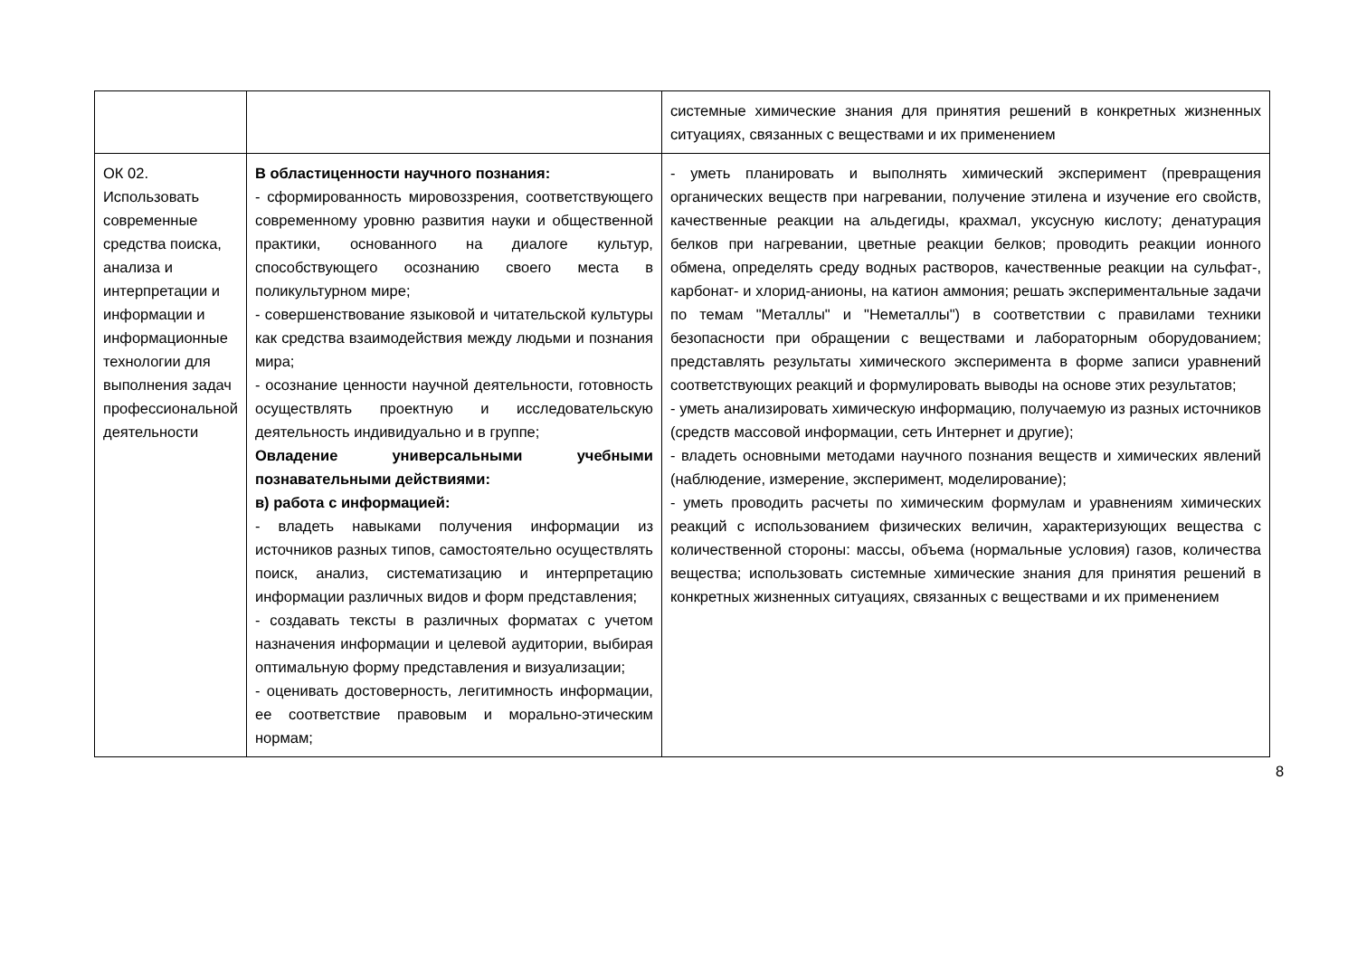| | | системные химические знания для принятия решений в конкретных жизненных ситуациях, связанных с веществами и их применением |
| ОК 02. Использовать современные средства поиска, анализа и интерпретации и информации и информационные технологии для выполнения задач профессиональной деятельности | В областиценности научного познания: - сформированность мировоззрения, соответствующего современному уровню развития науки и общественной практики, основанного на диалоге культур, способствующего осознанию своего места в поликультурном мире; - совершенствование языковой и читательской культуры как средства взаимодействия между людьми и познания мира; - осознание ценности научной деятельности, готовность осуществлять проектную и исследовательскую деятельность индивидуально и в группе; Овладение универсальными учебными познавательными действиями: в) работа с информацией: - владеть навыками получения информации из источников разных типов, самостоятельно осуществлять поиск, анализ, систематизацию и интерпретацию информации различных видов и форм представления; - создавать тексты в различных форматах с учетом назначения информации и целевой аудитории, выбирая оптимальную форму представления и визуализации; - оценивать достоверность, легитимность информации, ее соответствие правовым и морально-этическим нормам; | - уметь планировать и выполнять химический эксперимент (превращения органических веществ при нагревании, получение этилена и изучение его свойств, качественные реакции на альдегиды, крахмал, уксусную кислоту; денатурация белков при нагревании, цветные реакции белков; проводить реакции ионного обмена, определять среду водных растворов, качественные реакции на сульфат-, карбонат- и хлорид-анионы, на катион аммония; решать экспериментальные задачи по темам "Металлы" и "Неметаллы") в соответствии с правилами техники безопасности при обращении с веществами и лабораторным оборудованием; представлять результаты химического эксперимента в форме записи уравнений соответствующих реакций и формулировать выводы на основе этих результатов; - уметь анализировать химическую информацию, получаемую из разных источников (средств массовой информации, сеть Интернет и другие); - владеть основными методами научного познания веществ и химических явлений (наблюдение, измерение, эксперимент, моделирование); - уметь проводить расчеты по химическим формулам и уравнениям химических реакций с использованием физических величин, характеризующих вещества с количественной стороны: массы, объема (нормальные условия) газов, количества вещества; использовать системные химические знания для принятия решений в конкретных жизненных ситуациях, связанных с веществами и их применением |
8